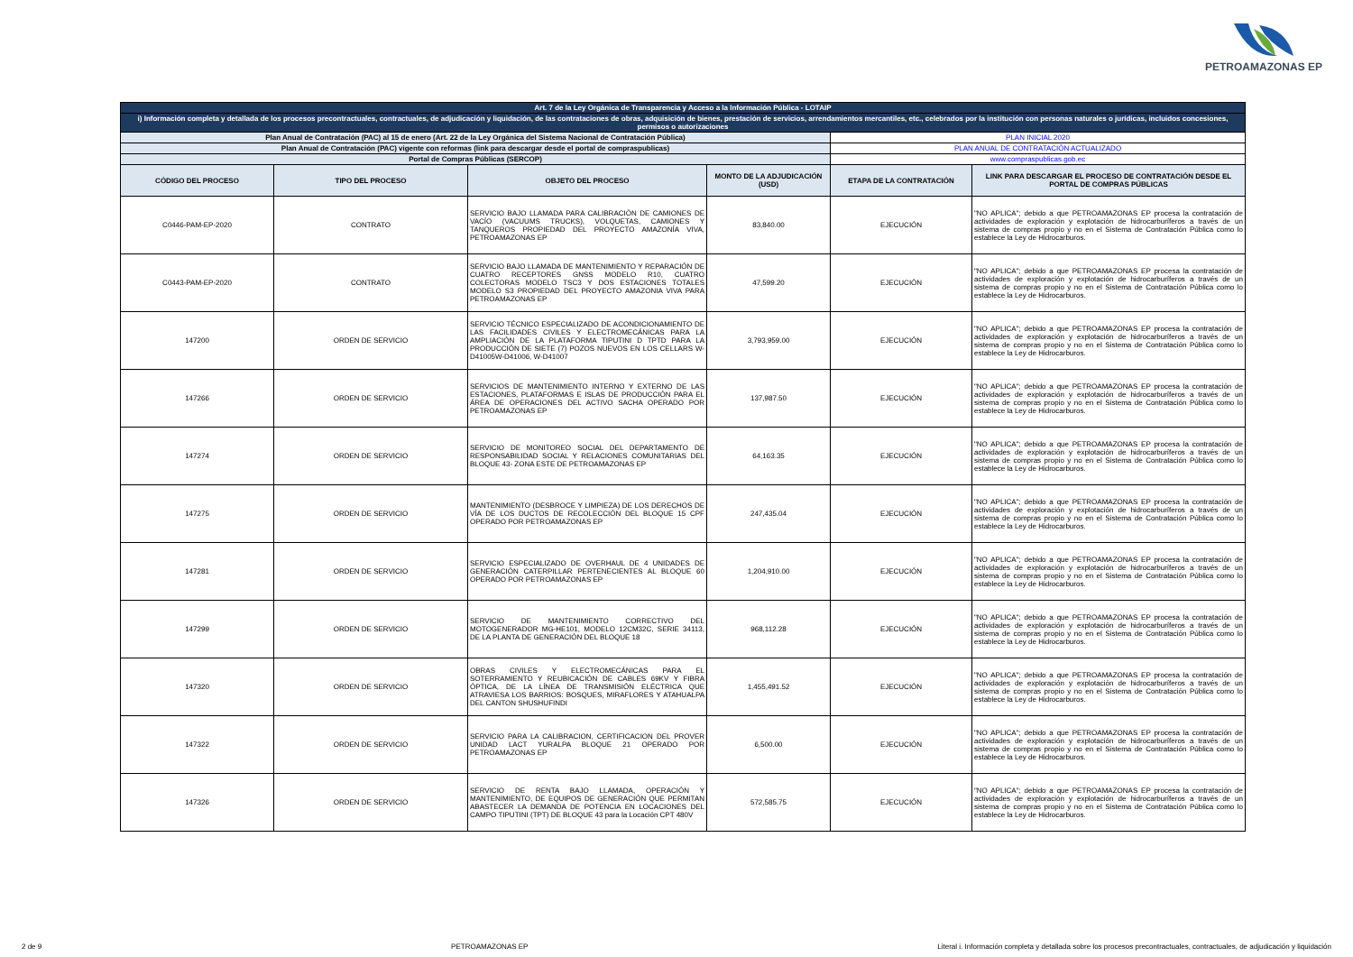PETROAMAZONAS EP
| Art. 7 de la Ley Orgánica de Transparencia y Acceso a la Información Pública - LOTAIP | | | | | |
| i) Información completa y detallada de los procesos precontractuales, contractuales, de adjudicación y liquidación, de las contrataciones de obras, adquisición de bienes, prestación de servicios, arrendamientos mercantiles, etc., celebrados por la institución con personas naturales o jurídicas, incluidos concesiones, permisos o autorizaciones | | | | | |
| Plan Anual de Contratación (PAC) al 15 de enero (Art. 22 de la Ley Orgánica del Sistema Nacional de Contratación Pública) | | | | PLAN INICIAL 2020 | |
| Plan Anual de Contratación (PAC) vigente con reformas (link para descargar desde el portal de compraspublicas) | | | | PLAN ANUAL DE CONTRATACIÓN ACTUALIZADO | |
| Portal de Compras Públicas (SERCOP) | | | | www.compraspublicas.gob.ec | |
| CÓDIGO DEL PROCESO | TIPO DEL PROCESO | OBJETO DEL PROCESO | MONTO DE LA ADJUDICACIÓN (USD) | ETAPA DE LA CONTRATACIÓN | LINK PARA DESCARGAR EL PROCESO DE CONTRATACIÓN DESDE EL PORTAL DE COMPRAS PÚBLICAS |
| C0446-PAM-EP-2020 | CONTRATO | SERVICIO BAJO LLAMADA PARA CALIBRACIÓN DE CAMIONES DE VACÍO (VACUUMS TRUCKS), VOLQUETAS, CAMIONES Y TANQUEROS PROPIEDAD DEL PROYECTO AMAZONÍA VIVA, PETROAMAZONAS EP | 83,840.00 | EJECUCIÓN | "NO APLICA"; debido a que PETROAMAZONAS EP procesa la contratación de actividades de exploración y explotación de hidrocarburíferos a través de un sistema de compras propio y no en el Sistema de Contratación Pública como lo establece la Ley de Hidrocarburos. |
| C0443-PAM-EP-2020 | CONTRATO | SERVICIO BAJO LLAMADA DE MANTENIMIENTO Y REPARACIÓN DE CUATRO RECEPTORES GNSS MODELO R10, CUATRO COLECTORAS MODELO TSC3 Y DOS ESTACIONES TOTALES MODELO S3 PROPIEDAD DEL PROYECTO AMAZONIA VIVA PARA PETROAMAZONAS EP | 47,599.20 | EJECUCIÓN | "NO APLICA"; debido a que PETROAMAZONAS EP procesa la contratación de actividades de exploración y explotación de hidrocarburíferos a través de un sistema de compras propio y no en el Sistema de Contratación Pública como lo establece la Ley de Hidrocarburos. |
| 147200 | ORDEN DE SERVICIO | SERVICIO TÉCNICO ESPECIALIZADO DE ACONDICIONAMIENTO DE LAS FACILIDADES CIVILES Y ELECTROMECÁNICAS PARA LA AMPLIACIÓN DE LA PLATAFORMA TIPUTINI D TPTD PARA LA PRODUCCIÓN DE SIETE (7) POZOS NUEVOS EN LOS CELLARS W-D41005W-D41006, W-D41007 | 3,793,959.00 | EJECUCIÓN | "NO APLICA"; debido a que PETROAMAZONAS EP procesa la contratación de actividades de exploración y explotación de hidrocarburíferos a través de un sistema de compras propio y no en el Sistema de Contratación Pública como lo establece la Ley de Hidrocarburos. |
| 147266 | ORDEN DE SERVICIO | SERVICIOS DE MANTENIMIENTO INTERNO Y EXTERNO DE LAS ESTACIONES, PLATAFORMAS E ISLAS DE PRODUCCIÓN PARA EL ÁREA DE OPERACIONES DEL ACTIVO SACHA OPERADO POR PETROAMAZONAS EP | 137,987.50 | EJECUCIÓN | "NO APLICA"; debido a que PETROAMAZONAS EP procesa la contratación de actividades de exploración y explotación de hidrocarburíferos a través de un sistema de compras propio y no en el Sistema de Contratación Pública como lo establece la Ley de Hidrocarburos. |
| 147274 | ORDEN DE SERVICIO | SERVICIO DE MONITOREO SOCIAL DEL DEPARTAMENTO DE RESPONSABILIDAD SOCIAL Y RELACIONES COMUNITARIAS DEL BLOQUE 43- ZONA ESTE DE PETROAMAZONAS EP | 64,163.35 | EJECUCIÓN | "NO APLICA"; debido a que PETROAMAZONAS EP procesa la contratación de actividades de exploración y explotación de hidrocarburíferos a través de un sistema de compras propio y no en el Sistema de Contratación Pública como lo establece la Ley de Hidrocarburos. |
| 147275 | ORDEN DE SERVICIO | MANTENIMIENTO (DESBROCE Y LIMPIEZA) DE LOS DERECHOS DE VÍA DE LOS DUCTOS DE RECOLECCIÓN DEL BLOQUE 15 CPF OPERADO POR PETROAMAZONAS EP | 247,435.04 | EJECUCIÓN | "NO APLICA"; debido a que PETROAMAZONAS EP procesa la contratación de actividades de exploración y explotación de hidrocarburíferos a través de un sistema de compras propio y no en el Sistema de Contratación Pública como lo establece la Ley de Hidrocarburos. |
| 147281 | ORDEN DE SERVICIO | SERVICIO ESPECIALIZADO DE OVERHAUL DE 4 UNIDADES DE GENERACIÓN CATERPILLAR PERTENECIENTES AL BLOQUE 60 OPERADO POR PETROAMAZONAS EP | 1,204,910.00 | EJECUCIÓN | "NO APLICA"; debido a que PETROAMAZONAS EP procesa la contratación de actividades de exploración y explotación de hidrocarburíferos a través de un sistema de compras propio y no en el Sistema de Contratación Pública como lo establece la Ley de Hidrocarburos. |
| 147299 | ORDEN DE SERVICIO | SERVICIO DE MANTENIMIENTO CORRECTIVO DEL MOTOGENERADOR MG-HE101, MODELO 12CM32C, SERIE 34113, DE LA PLANTA DE GENERACIÓN DEL BLOQUE 18 | 968,112.28 | EJECUCIÓN | "NO APLICA"; debido a que PETROAMAZONAS EP procesa la contratación de actividades de exploración y explotación de hidrocarburíferos a través de un sistema de compras propio y no en el Sistema de Contratación Pública como lo establece la Ley de Hidrocarburos. |
| 147320 | ORDEN DE SERVICIO | OBRAS CIVILES Y ELECTROMECÁNICAS PARA EL SOTERRAMIENTO Y REUBICACIÓN DE CABLES 69KV Y FIBRA ÓPTICA, DE LA LÍNEA DE TRANSMISIÓN ELÉCTRICA QUE ATRAVIESA LOS BARRIOS: BOSQUES, MIRAFLORES Y ATAHUALPA DEL CANTON SHUSHUFINDI | 1,455,491.52 | EJECUCIÓN | "NO APLICA"; debido a que PETROAMAZONAS EP procesa la contratación de actividades de exploración y explotación de hidrocarburíferos a través de un sistema de compras propio y no en el Sistema de Contratación Pública como lo establece la Ley de Hidrocarburos. |
| 147322 | ORDEN DE SERVICIO | SERVICIO PARA LA CALIBRACION, CERTIFICACION DEL PROVER UNIDAD LACT YURALPA BLOQUE 21 OPERADO POR PETROAMAZONAS EP | 6,500.00 | EJECUCIÓN | "NO APLICA"; debido a que PETROAMAZONAS EP procesa la contratación de actividades de exploración y explotación de hidrocarburíferos a través de un sistema de compras propio y no en el Sistema de Contratación Pública como lo establece la Ley de Hidrocarburos. |
| 147326 | ORDEN DE SERVICIO | SERVICIO DE RENTA BAJO LLAMADA, OPERACIÓN Y MANTENIMIENTO, DE EQUIPOS DE GENERACIÓN QUE PERMITAN ABASTECER LA DEMANDA DE POTENCIA EN LOCACIONES DEL CAMPO TIPUTINI (TPT) DE BLOQUE 43 para la Locación CPT 480V | 572,585.75 | EJECUCIÓN | "NO APLICA"; debido a que PETROAMAZONAS EP procesa la contratación de actividades de exploración y explotación de hidrocarburíferos a través de un sistema de compras propio y no en el Sistema de Contratación Pública como lo establece la Ley de Hidrocarburos. |
2 de 9 PETROAMAZONAS EP Literal i. Información completa y detallada sobre los procesos precontractuales, contractuales, de adjudicación y liquidación